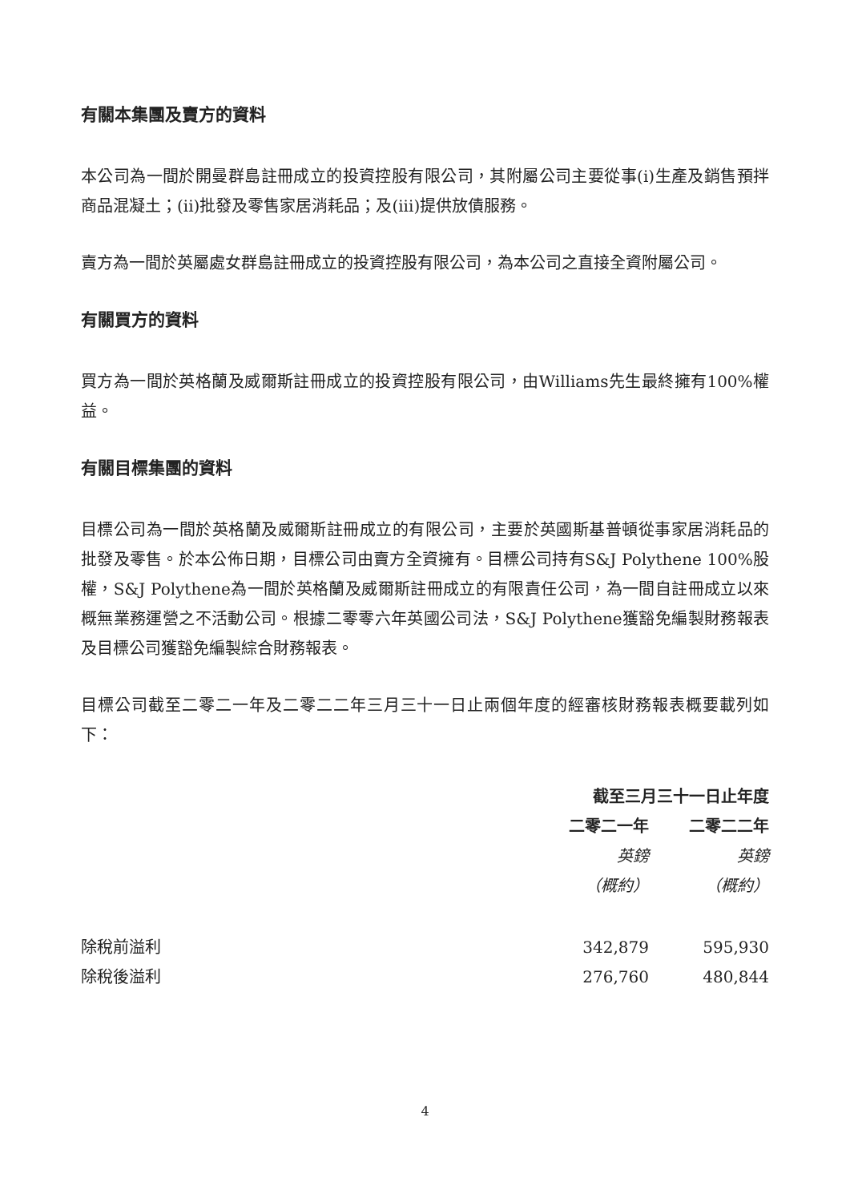有關本集團及賣方的資料
本公司為一間於開曼群島註冊成立的投資控股有限公司，其附屬公司主要從事(i)生產及銷售預拌商品混凝土；(ii)批發及零售家居消耗品；及(iii)提供放債服務。
賣方為一間於英屬處女群島註冊成立的投資控股有限公司，為本公司之直接全資附屬公司。
有關買方的資料
買方為一間於英格蘭及威爾斯註冊成立的投資控股有限公司，由Williams先生最終擁有100%權益。
有關目標集團的資料
目標公司為一間於英格蘭及威爾斯註冊成立的有限公司，主要於英國斯基普頓從事家居消耗品的批發及零售。於本公佈日期，目標公司由賣方全資擁有。目標公司持有S&J Polythene 100%股權，S&J Polythene為一間於英格蘭及威爾斯註冊成立的有限責任公司，為一間自註冊成立以來概無業務運營之不活動公司。根據二零零六年英國公司法，S&J Polythene獲豁免編製財務報表及目標公司獲豁免編製綜合財務報表。
目標公司截至二零二一年及二零二二年三月三十一日止兩個年度的經審核財務報表概要載列如下：
| | 截至三月三十一日止年度 | |
| --- | --- | --- |
| | 二零二一年 | 二零二二年 |
| | 英鎊 | 英鎊 |
| | （概約） | （概約） |
| 除稅前溢利 | 342,879 | 595,930 |
| 除稅後溢利 | 276,760 | 480,844 |
4